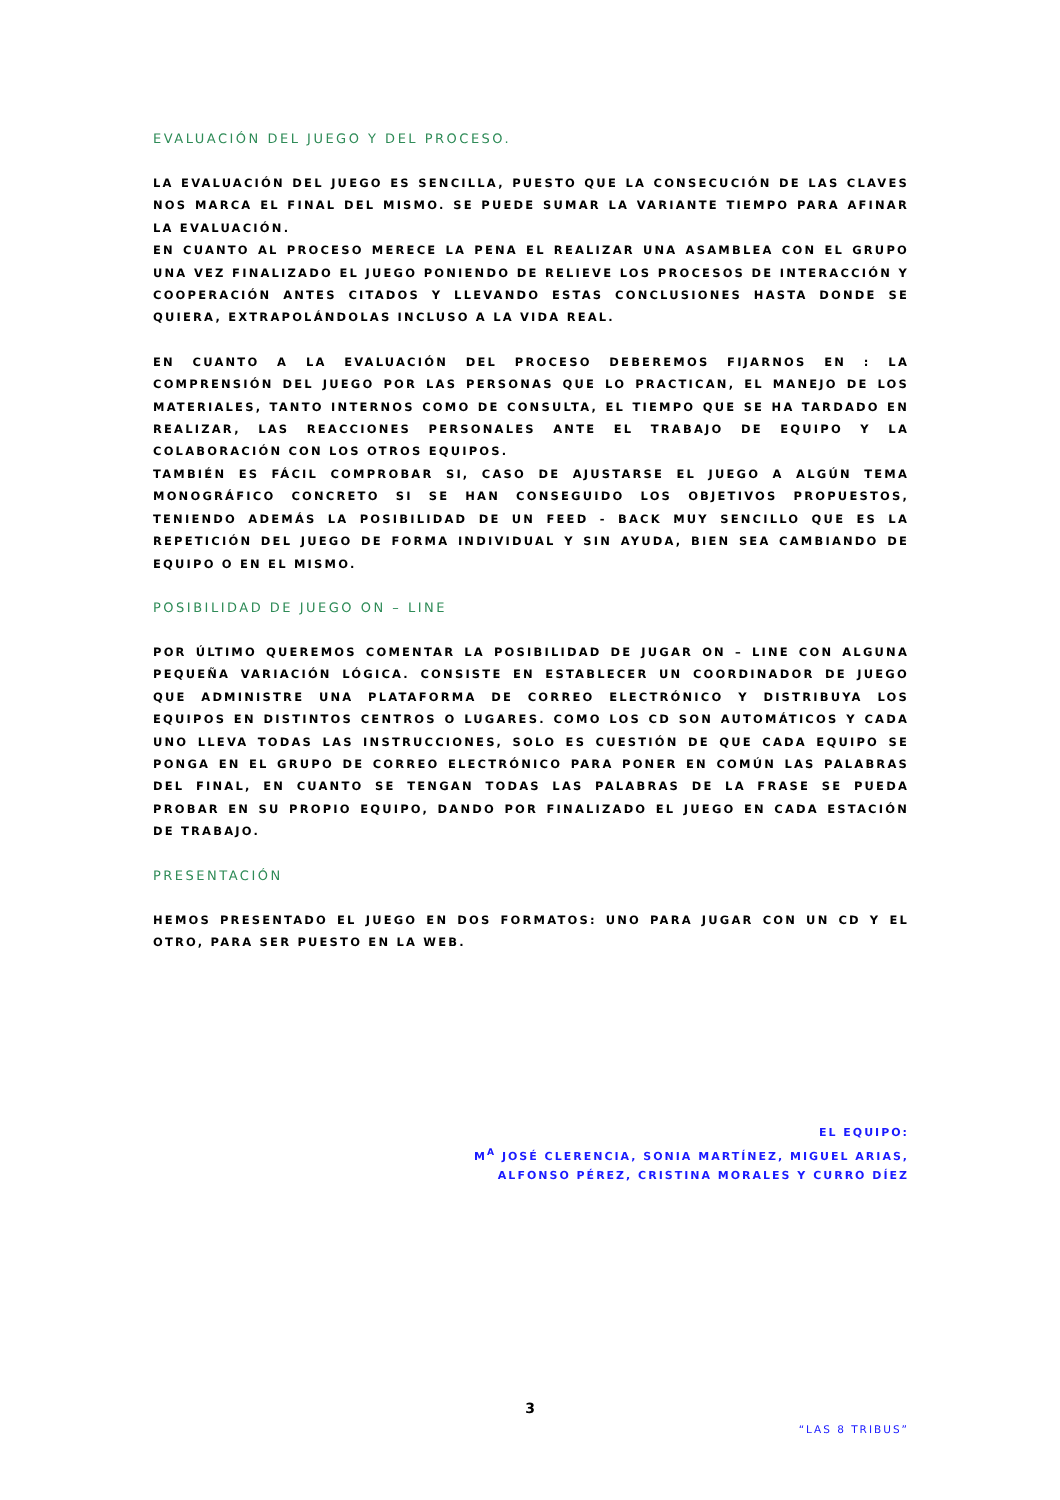EVALUACIÓN DEL JUEGO Y DEL PROCESO.
LA EVALUACIÓN DEL JUEGO ES SENCILLA, PUESTO QUE LA CONSECUCIÓN DE LAS CLAVES NOS MARCA EL FINAL DEL MISMO. SE PUEDE SUMAR LA VARIANTE TIEMPO PARA AFINAR LA EVALUACIÓN.
EN CUANTO AL PROCESO MERECE LA PENA EL REALIZAR UNA ASAMBLEA CON EL GRUPO UNA VEZ FINALIZADO EL JUEGO PONIENDO DE RELIEVE LOS PROCESOS DE INTERACCIÓN Y COOPERACIÓN ANTES CITADOS Y LLEVANDO ESTAS CONCLUSIONES HASTA DONDE SE QUIERA, EXTRAPOLÁNDOLAS INCLUSO A LA VIDA REAL.
EN CUANTO A LA EVALUACIÓN DEL PROCESO DEBEREMOS FIJARNOS EN : LA COMPRENSIÓN DEL JUEGO POR LAS PERSONAS QUE LO PRACTICAN, EL MANEJO DE LOS MATERIALES, TANTO INTERNOS COMO DE CONSULTA, EL TIEMPO QUE SE HA TARDADO EN REALIZAR, LAS REACCIONES PERSONALES ANTE EL TRABAJO DE EQUIPO Y LA COLABORACIÓN CON LOS OTROS EQUIPOS.
TAMBIÉN ES FÁCIL COMPROBAR SI, CASO DE AJUSTARSE EL JUEGO A ALGÚN TEMA MONOGRÁFICO CONCRETO SI SE HAN CONSEGUIDO LOS OBJETIVOS PROPUESTOS, TENIENDO ADEMÁS LA POSIBILIDAD DE UN FEED - BACK MUY SENCILLO QUE ES LA REPETICIÓN DEL JUEGO DE FORMA INDIVIDUAL Y SIN AYUDA, BIEN SEA CAMBIANDO DE EQUIPO O EN EL MISMO.
POSIBILIDAD DE JUEGO ON – LINE
POR ÚLTIMO QUEREMOS COMENTAR LA POSIBILIDAD DE JUGAR ON – LINE CON ALGUNA PEQUEÑA VARIACIÓN LÓGICA. CONSISTE EN ESTABLECER UN COORDINADOR DE JUEGO QUE ADMINISTRE UNA PLATAFORMA DE CORREO ELECTRÓNICO Y DISTRIBUYA LOS EQUIPOS EN DISTINTOS CENTROS O LUGARES. COMO LOS CD SON AUTOMÁTICOS Y CADA UNO LLEVA TODAS LAS INSTRUCCIONES, SOLO ES CUESTIÓN DE QUE CADA EQUIPO SE PONGA EN EL GRUPO DE CORREO ELECTRÓNICO PARA PONER EN COMÚN LAS PALABRAS DEL FINAL, EN CUANTO SE TENGAN TODAS LAS PALABRAS DE LA FRASE SE PUEDA PROBAR EN SU PROPIO EQUIPO, DANDO POR FINALIZADO EL JUEGO EN CADA ESTACIÓN DE TRABAJO.
PRESENTACIÓN
HEMOS PRESENTADO EL JUEGO EN DOS FORMATOS: UNO PARA JUGAR CON UN CD Y EL OTRO, PARA SER PUESTO EN LA WEB.
EL EQUIPO:
M<sup>A</sup> JOSÉ CLERENCIA, SONIA MARTÍNEZ, MIGUEL ARIAS,
ALFONSO PÉREZ, CRISTINA MORALES Y CURRO DÍEZ
3
“LAS 8 TRIBUS”